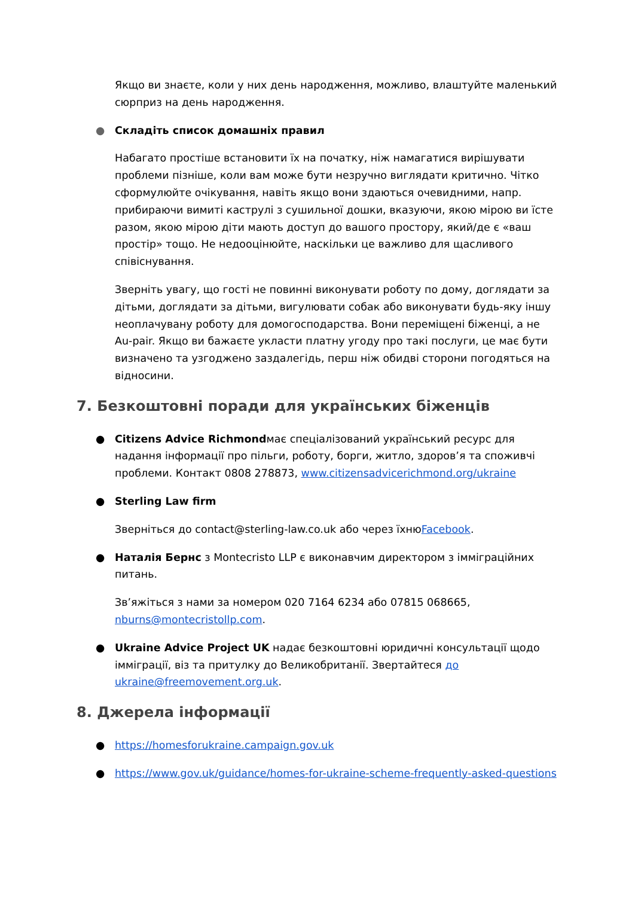Якщо ви знаєте, коли у них день народження, можливо, влаштуйте маленький сюрприз на день народження.
● Складіть список домашніх правил
Набагато простіше встановити їх на початку, ніж намагатися вирішувати проблеми пізніше, коли вам може бути незручно виглядати критично. Чітко сформулюйте очікування, навіть якщо вони здаються очевидними, напр. прибираючи вимиті каструлі з сушильної дошки, вказуючи, якою мірою ви їсте разом, якою мірою діти мають доступ до вашого простору, який/де є «ваш простір» тощо. Не недооцінюйте, наскільки це важливо для щасливого співіснування.
Зверніть увагу, що гості не повинні виконувати роботу по дому, доглядати за дітьми, доглядати за дітьми, вигулювати собак або виконувати будь-яку іншу неоплачувану роботу для домогосподарства. Вони переміщені біженці, а не Au-pair. Якщо ви бажаєте укласти платну угоду про такі послуги, це має бути визначено та узгоджено заздалегідь, перш ніж обидві сторони погодяться на відносини.
7. Безкоштовні поради для українських біженців
● Citizens Advice Richmondмає спеціалізований український ресурс для надання інформації про пільги, роботу, борги, житло, здоров’я та споживчі проблеми. Контакт 0808 278873, www.citizensadvicerichmond.org/ukraine
● Sterling Law firm
Зверніться до contact@sterling-law.co.uk або через їхнюFacebook.
● Наталія Бернс з Montecristo LLP є виконавчим директором з імміграційних питань.
Зв’яжіться з нами за номером 020 7164 6234 або 07815 068665, nburns@montecristollp.com.
● Ukraine Advice Project UK надає безкоштовні юридичні консультації щодо імміграції, віз та притулку до Великобританії. Звертайтеся до ukraine@freemovement.org.uk.
8. Джерела інформації
● https://homesforukraine.campaign.gov.uk
● https://www.gov.uk/guidance/homes-for-ukraine-scheme-frequently-asked-questions